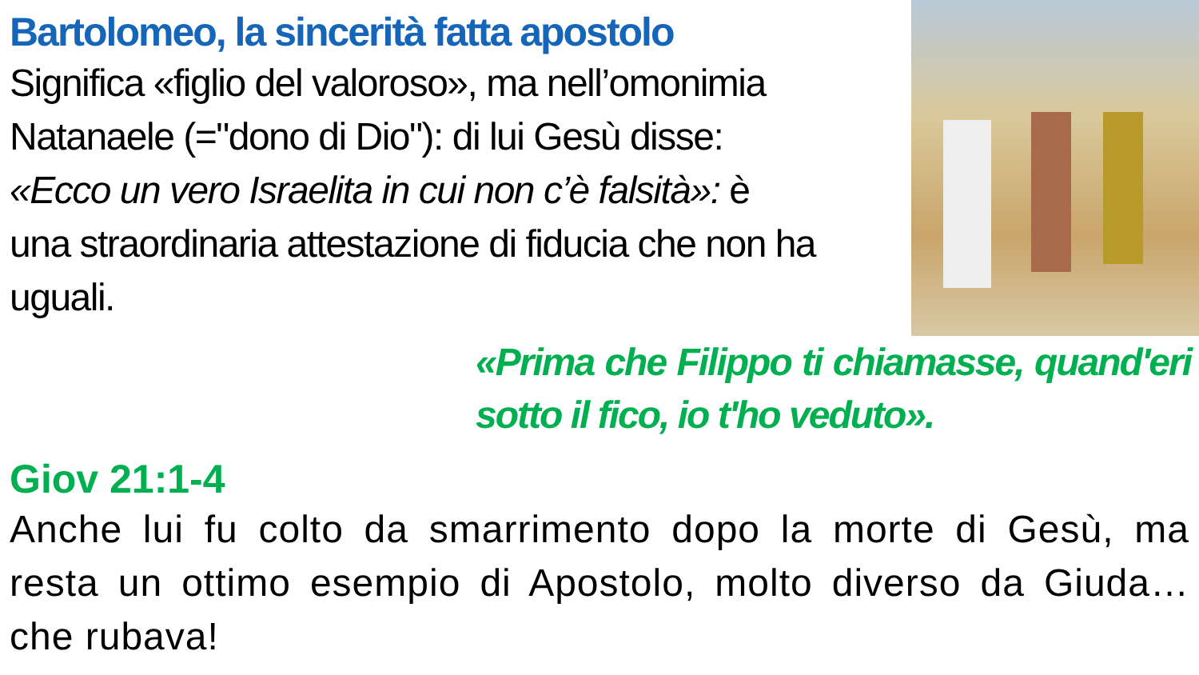Bartolomeo, la sincerità fatta apostolo
Significa «figlio del valoroso», ma nell’omonimia Natanaele (="dono di Dio"): di lui Gesù disse: «Ecco un vero Israelita in cui non c’è falsità»: è una straordinaria attestazione di fiducia che non ha uguali.
«Prima che Filippo ti chiamasse, quand'eri sotto il fico, io t'ho veduto».
Giov 21:1-4
Anche lui fu colto da smarrimento dopo la morte di Gesù, ma resta un ottimo esempio di Apostolo, molto diverso da Giuda… che rubava!